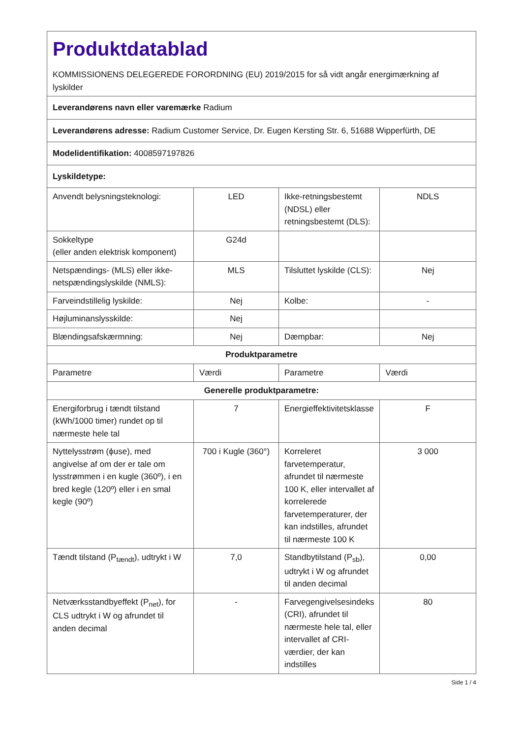| Produktdatablad KOMMISSIONENS DELEGEREDE FORORDNING (EU) 2019/2015 for så vidt angår energimærkning af lyskilder | | | |
| Leverandørens navn eller varemærke Radium | | | |
| Leverandørens adresse: Radium Customer Service, Dr. Eugen Kersting Str. 6, 51688 Wipperfürth, DE | | | |
| Modelidentifikation: 4008597197826 | | | |
| Lyskildetype: | | | |
| Anvendt belysningsteknologi: | LED | Ikke-retningsbestemt (NDSL) eller retningsbestemt (DLS): | NDLS |
| Sokkeltype (eller anden elektrisk komponent) | G24d | | |
| Netspændings- (MLS) eller ikke-netspændingslyskilde (NMLS): | MLS | Tilsluttet lyskilde (CLS): | Nej |
| Farveindstillelig lyskilde: | Nej | Kolbe: | - |
| Højluminanslysskilde: | Nej | | |
| Blændingsafskærmning: | Nej | Dæmpbar: | Nej |
| Produktparametre | | | |
| Parametre | Værdi | Parametre | Værdi |
| Generelle produktparametre: | | | |
| Energiforbrug i tændt tilstand (kWh/1000 timer) rundet op til nærmeste hele tal | 7 | Energieffektivitetsklasse | F |
| Nyttelysstrøm (ϕuse), med angivelse af om der er tale om lysstrømmen i en kugle (360º), i en bred kegle (120º) eller i en smal kegle (90º) | 700 i Kugle (360°) | Korreleret farvetemperatur, afrundet til nærmeste 100 K, eller intervallet af korrelerede farvetemperaturer, der kan indstilles, afrundet til nærmeste 100 K | 3 000 |
| Tændt tilstand (P<sub>tændt</sub>), udtrykt i W | 7,0 | Standbytilstand (P<sub>sb</sub>), udtrykt i W og afrundet til anden decimal | 0,00 |
| Netværksstandbyeffekt (P<sub>net</sub>), for CLS udtrykt i W og afrundet til anden decimal | - | Farvegengivelsesindeks (CRI), afrundet til nærmeste hele tal, eller intervallet af CRI-værdier, der kan indstilles | 80 |
Side 1 / 4